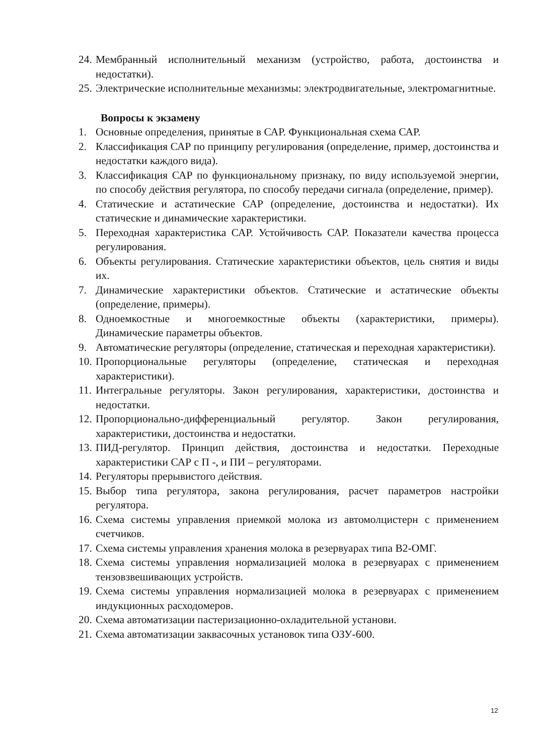24. Мембранный исполнительный механизм (устройство, работа, достоинства и недостатки).
25. Электрические исполнительные механизмы: электродвигательные, электромагнитные.
Вопросы к экзамену
1. Основные определения, принятые в САР. Функциональная схема САР.
2. Классификация САР по принципу регулирования (определение, пример, достоинства и недостатки каждого вида).
3. Классификация САР по функциональному признаку, по виду используемой энергии, по способу действия регулятора, по способу передачи сигнала (определение, пример).
4. Статические и астатические САР (определение, достоинства и недостатки). Их статические и динамические характеристики.
5. Переходная характеристика САР. Устойчивость САР. Показатели качества процесса регулирования.
6. Объекты регулирования. Статические характеристики объектов, цель снятия и виды их.
7. Динамические характеристики объектов. Статические и астатические объекты (определение, примеры).
8. Одноемкостные и многоемкостные объекты (характеристики, примеры). Динамические параметры объектов.
9. Автоматические регуляторы (определение, статическая и переходная характеристики).
10. Пропорциональные регуляторы (определение, статическая и переходная характеристики).
11. Интегральные регуляторы. Закон регулирования, характеристики, достоинства и недостатки.
12. Пропорционально-дифференциальный регулятор. Закон регулирования, характеристики, достоинства и недостатки.
13. ПИД-регулятор. Принцип действия, достоинства и недостатки. Переходные характеристики САР с П -, и ПИ – регуляторами.
14. Регуляторы прерывистого действия.
15. Выбор типа регулятора, закона регулирования, расчет параметров настройки регулятора.
16. Схема системы управления приемкой молока из автомолцистерн с применением счетчиков.
17. Схема системы управления хранения молока в резервуарах типа В2-ОМГ.
18. Схема системы управления нормализацией молока в резервуарах с применением тензовзвешивающих устройств.
19. Схема системы управления нормализацией молока в резервуарах с применением индукционных расходомеров.
20. Схема автоматизации пастеризационно-охладительной установи.
21. Схема автоматизации заквасочных установок типа ОЗУ-600.
12